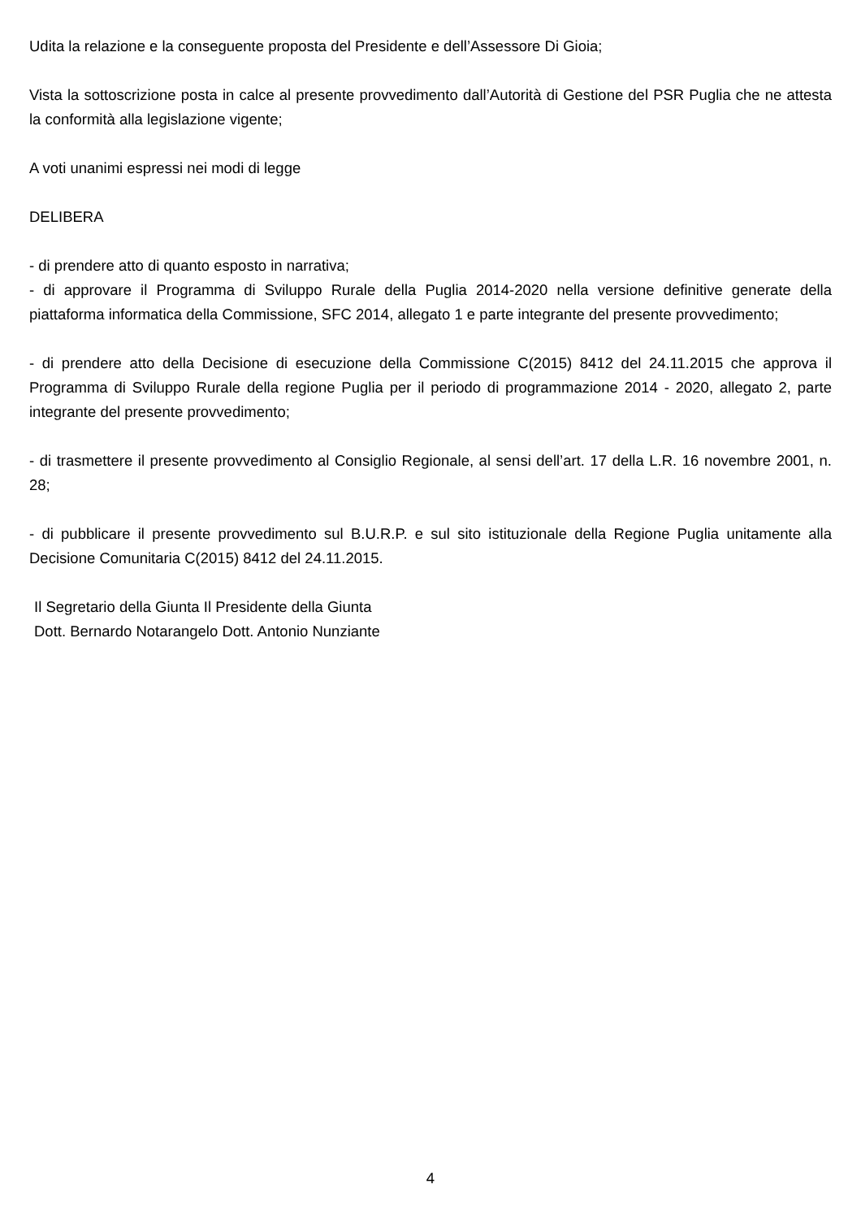Udita la relazione e la conseguente proposta del Presidente e dell’Assessore Di Gioia;
Vista la sottoscrizione posta in calce al presente provvedimento dall’Autorità di Gestione del PSR Puglia che ne attesta la conformità alla legislazione vigente;
A voti unanimi espressi nei modi di legge
DELIBERA
- di prendere atto di quanto esposto in narrativa;
- di approvare il Programma di Sviluppo Rurale della Puglia 2014-2020 nella versione definitive generate della piattaforma informatica della Commissione, SFC 2014, allegato 1 e parte integrante del presente provvedimento;
- di prendere atto della Decisione di esecuzione della Commissione C(2015) 8412 del 24.11.2015 che approva il Programma di Sviluppo Rurale della regione Puglia per il periodo di programmazione 2014 - 2020, allegato 2, parte integrante del presente provvedimento;
- di trasmettere il presente provvedimento al Consiglio Regionale, al sensi dell’art. 17 della L.R. 16 novembre 2001, n. 28;
- di pubblicare il presente provvedimento sul B.U.R.P. e sul sito istituzionale della Regione Puglia unitamente alla Decisione Comunitaria C(2015) 8412 del 24.11.2015.
Il Segretario della Giunta Il Presidente della Giunta
Dott. Bernardo Notarangelo Dott. Antonio Nunziante
4